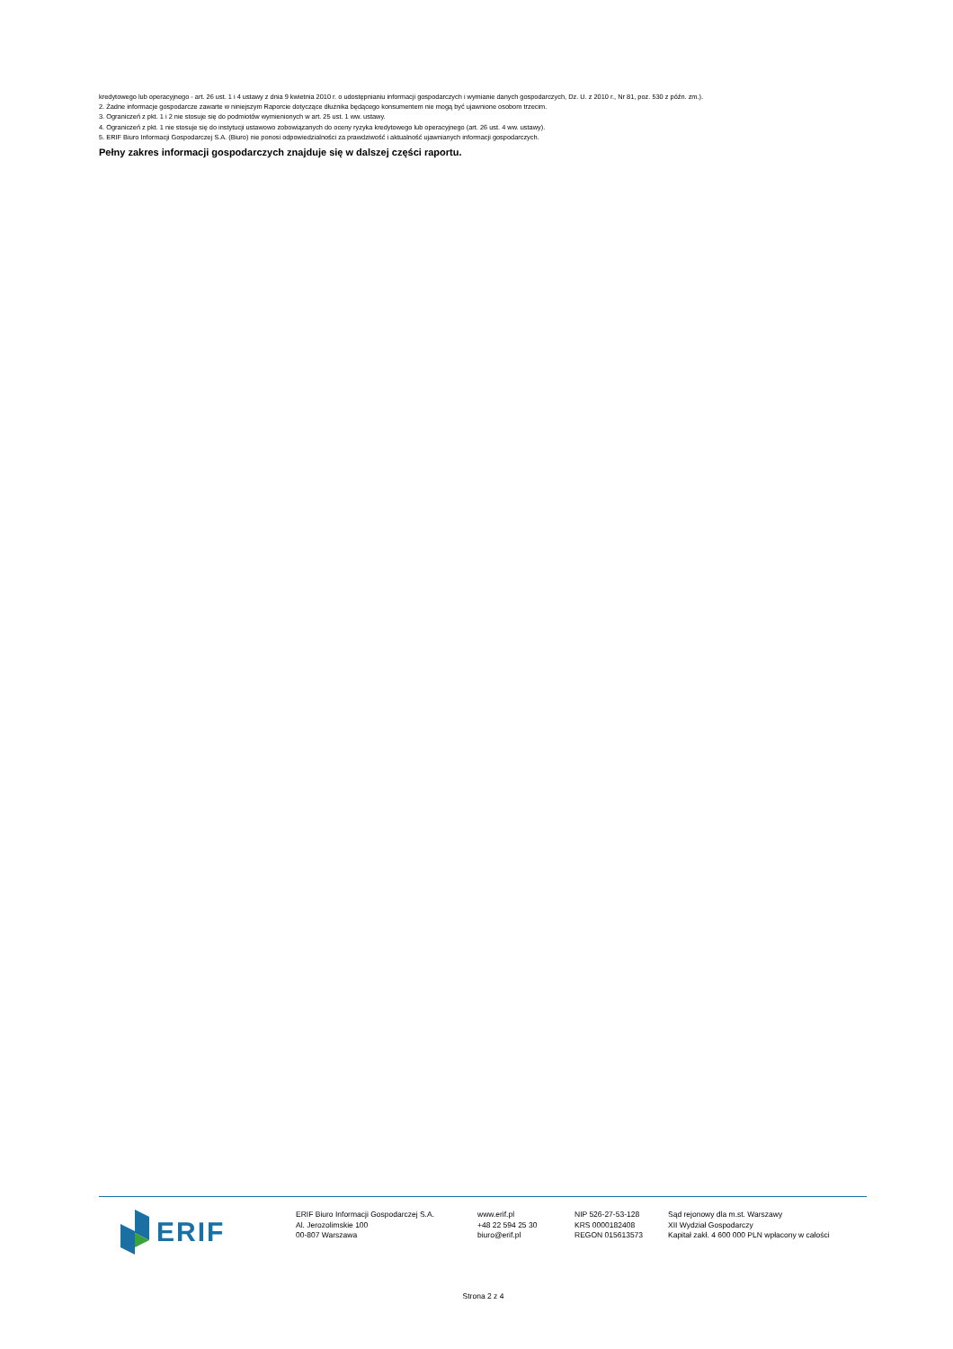kredytowego lub operacyjnego - art. 26 ust. 1 i 4 ustawy z dnia 9 kwietnia 2010 r. o udostępnianiu informacji gospodarczych i wymianie danych gospodarczych, Dz. U. z 2010 r., Nr 81, poz. 530 z późn. zm.).
2. Żadne informacje gospodarcze zawarte w niniejszym Raporcie dotyczące dłużnika będącego konsumentem nie mogą być ujawnione osobom trzecim.
3. Ograniczeń z pkt. 1 i 2 nie stosuje się do podmiotów wymienionych w art. 25 ust. 1 ww. ustawy.
4. Ograniczeń z pkt. 1 nie stosuje się do instytucji ustawowo zobowiązanych do oceny ryzyka kredytowego lub operacyjnego (art. 26 ust. 4 ww. ustawy).
5. ERIF Biuro Informacji Gospodarczej S.A. (Biuro) nie ponosi odpowiedzialności za prawdziwość i aktualność ujawnianych informacji gospodarczych.
Pełny zakres informacji gospodarczych znajduje się w dalszej części raportu.
ERIF
ERIF Biuro Informacji Gospodarczej S.A.
Al. Jerozolimskie 100
00-807 Warszawa
www.erif.pl
+48 22 594 25 30
biuro@erif.pl
NIP 526-27-53-128
KRS 0000182408
REGON 015613573
Sąd rejonowy dla m.st. Warszawy
XII Wydział Gospodarczy
Kapitał zakł. 4 600 000 PLN wpłacony w całości
Strona 2 z 4